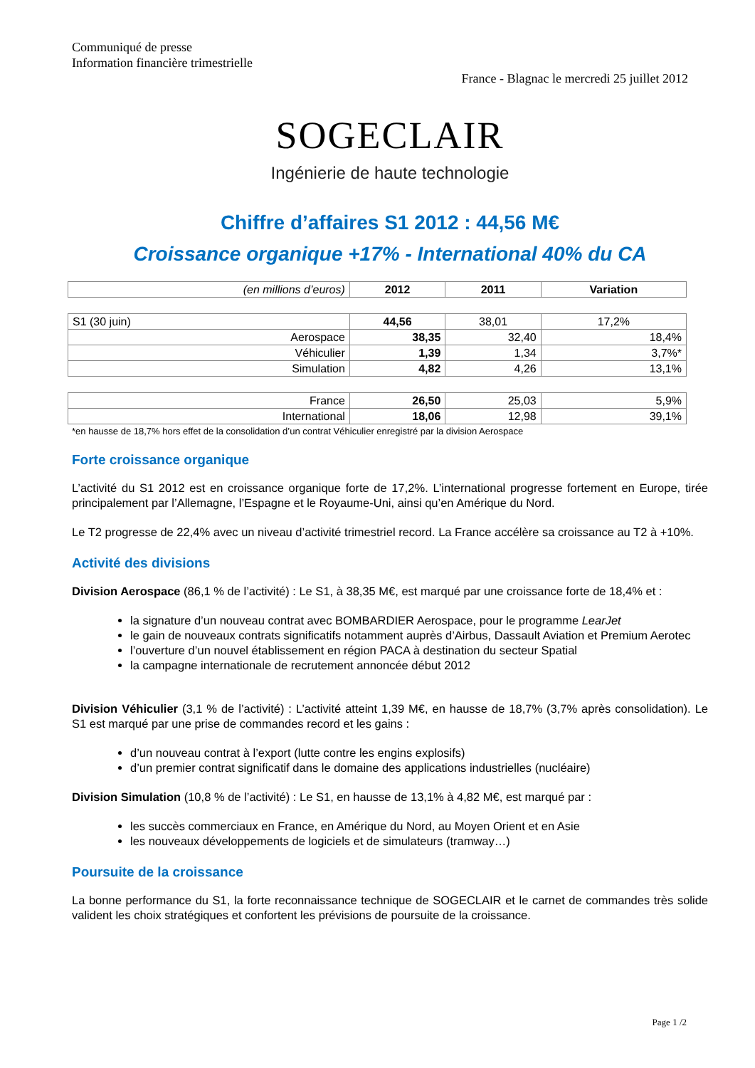Communiqué de presse
Information financière trimestrielle
France - Blagnac le mercredi 25 juillet 2012
SOGECLAIR
Ingénierie de haute technologie
Chiffre d’affaires S1 2012 : 44,56 M€
Croissance organique +17% - International 40% du CA
| (en millions d’euros) | 2012 | 2011 | Variation |
| --- | --- | --- | --- |
| S1 (30 juin) | 44,56 | 38,01 | 17,2% |
| Aerospace | 38,35 | 32,40 | 18,4% |
| Véhiculier | 1,39 | 1,34 | 3,7%* |
| Simulation | 4,82 | 4,26 | 13,1% |
| France | 26,50 | 25,03 | 5,9% |
| International | 18,06 | 12,98 | 39,1% |
*en hausse de 18,7% hors effet de la consolidation d’un contrat Véhiculier enregistré par la division Aerospace
Forte croissance organique
L’activité du S1 2012 est en croissance organique forte de 17,2%. L’international progresse fortement en Europe, tirée principalement par l’Allemagne, l’Espagne et le Royaume-Uni, ainsi qu’en Amérique du Nord.
Le T2 progresse de 22,4% avec un niveau d’activité trimestriel record. La France accélère sa croissance au T2 à +10%.
Activité des divisions
Division Aerospace (86,1 % de l’activité) : Le S1, à 38,35 M€, est marqué par une croissance forte de 18,4% et :
la signature d’un nouveau contrat avec BOMBARDIER Aerospace, pour le programme LearJet
le gain de nouveaux contrats significatifs notamment auprès d’Airbus, Dassault Aviation et Premium Aerotec
l’ouverture d’un nouvel établissement en région PACA à destination du secteur Spatial
la campagne internationale de recrutement annoncée début 2012
Division Véhiculier (3,1 % de l’activité) : L’activité atteint 1,39 M€, en hausse de 18,7% (3,7% après consolidation). Le S1 est marqué par une prise de commandes record et les gains :
d’un nouveau contrat à l’export (lutte contre les engins explosifs)
d’un premier contrat significatif dans le domaine des applications industrielles (nucléaire)
Division Simulation (10,8 % de l’activité) : Le S1, en hausse de 13,1% à 4,82 M€, est marqué par :
les succès commerciaux en France, en Amérique du Nord, au Moyen Orient et en Asie
les nouveaux développements de logiciels et de simulateurs (tramway…)
Poursuite de la croissance
La bonne performance du S1, la forte reconnaissance technique de SOGECLAIR et le carnet de commandes très solide valident les choix stratégiques et confortent les prévisions de poursuite de la croissance.
Page 1 /2